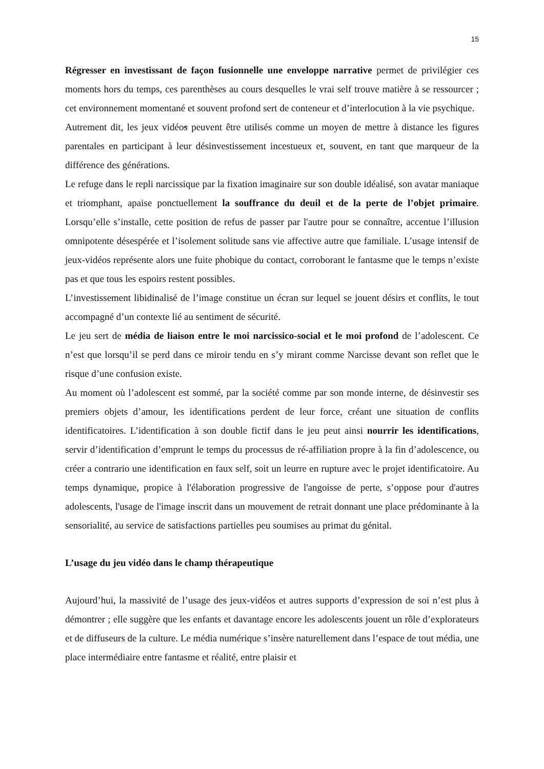15
Régresser en investissant de façon fusionnelle une enveloppe narrative permet de privilégier ces moments hors du temps, ces parenthèses au cours desquelles le vrai self trouve matière à se ressourcer ; cet environnement momentané et souvent profond sert de conteneur et d’interlocution à la vie psychique.
Autrement dit, les jeux vidéos peuvent être utilisés comme un moyen de mettre à distance les figures parentales en participant à leur désinvestissement incestueux et, souvent, en tant que marqueur de la différence des générations.
Le refuge dans le repli narcissique par la fixation imaginaire sur son double idéalisé, son avatar maniaque et triomphant, apaise ponctuellement la souffrance du deuil et de la perte de l’objet primaire. Lorsqu’elle s’installe, cette position de refus de passer par l'autre pour se connaître, accentue l’illusion omnipotente désespérée et l’isolement solitude sans vie affective autre que familiale. L’usage intensif de jeux-vidéos représente alors une fuite phobique du contact, corroborant le fantasme que le temps n’existe pas et que tous les espoirs restent possibles.
L’investissement libidinalisé de l’image constitue un écran sur lequel se jouent désirs et conflits, le tout accompagné d’un contexte lié au sentiment de sécurité.
Le jeu sert de média de liaison entre le moi narcissico-social et le moi profond de l’adolescent. Ce n’est que lorsqu’il se perd dans ce miroir tendu en s’y mirant comme Narcisse devant son reflet que le risque d’une confusion existe.
Au moment où l’adolescent est sommé, par la société comme par son monde interne, de désinvestir ses premiers objets d’amour, les identifications perdent de leur force, créant une situation de conflits identificatoires. L’identification à son double fictif dans le jeu peut ainsi nourrir les identifications, servir d’identification d’emprunt le temps du processus de ré-affiliation propre à la fin d’adolescence, ou créer a contrario une identification en faux self, soit un leurre en rupture avec le projet identificatoire. Au temps dynamique, propice à l'élaboration progressive de l'angoisse de perte, s’oppose pour d'autres adolescents, l'usage de l'image inscrit dans un mouvement de retrait donnant une place prédominante à la sensorialité, au service de satisfactions partielles peu soumises au primat du génital.
L’usage du jeu vidéo dans le champ thérapeutique
Aujourd’hui, la massivité de l’usage des jeux-vidéos et autres supports d’expression de soi n’est plus à démontrer ; elle suggère que les enfants et davantage encore les adolescents jouent un rôle d’explorateurs et de diffuseurs de la culture. Le média numérique s’insère naturellement dans l’espace de tout média, une place intermédiaire entre fantasme et réalité, entre plaisir et